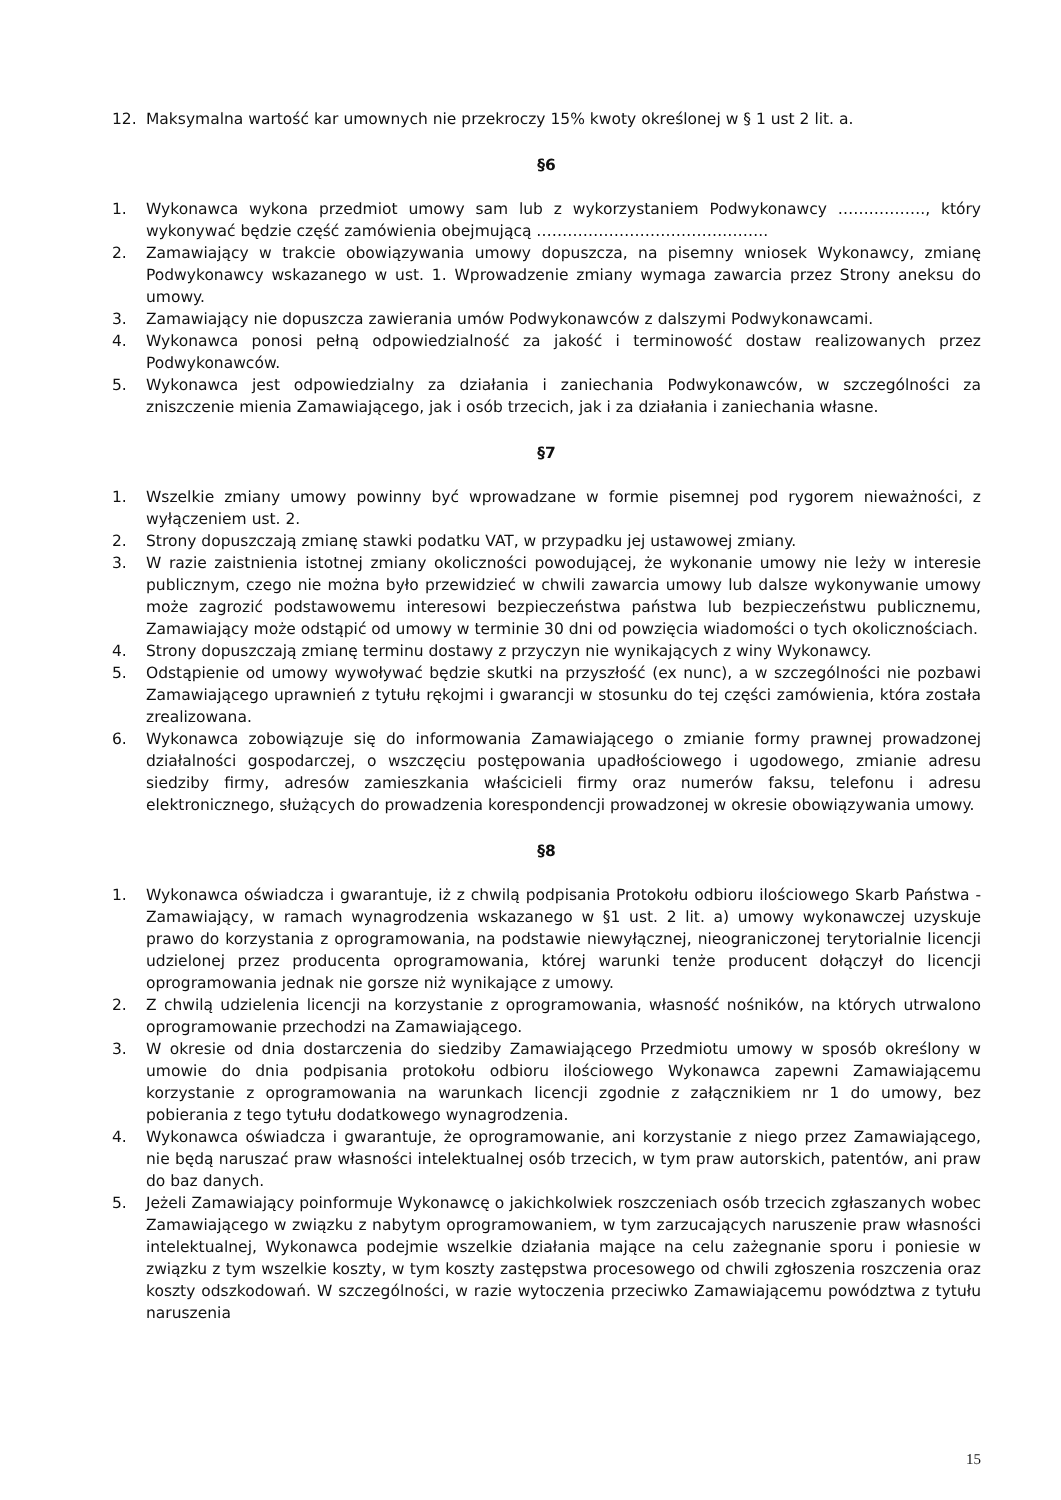12. Maksymalna wartość kar umownych nie przekroczy 15% kwoty określonej w § 1 ust 2 lit. a.
§6
1. Wykonawca wykona przedmiot umowy sam lub z wykorzystaniem Podwykonawcy …….………., który wykonywać będzie część zamówienia obejmującą ……………………………….……..
2. Zamawiający w trakcie obowiązywania umowy dopuszcza, na pisemny wniosek Wykonawcy, zmianę Podwykonawcy wskazanego w ust. 1. Wprowadzenie zmiany wymaga zawarcia przez Strony aneksu do umowy.
3. Zamawiający nie dopuszcza zawierania umów Podwykonawców z dalszymi Podwykonawcami.
4. Wykonawca ponosi pełną odpowiedzialność za jakość i terminowość dostaw realizowanych przez Podwykonawców.
5. Wykonawca jest odpowiedzialny za działania i zaniechania Podwykonawców, w szczególności za zniszczenie mienia Zamawiającego, jak i osób trzecich, jak i za działania i zaniechania własne.
§7
1. Wszelkie zmiany umowy powinny być wprowadzane w formie pisemnej pod rygorem nieważności, z wyłączeniem ust. 2.
2. Strony dopuszczają zmianę stawki podatku VAT, w przypadku jej ustawowej zmiany.
3. W razie zaistnienia istotnej zmiany okoliczności powodującej, że wykonanie umowy nie leży w interesie publicznym, czego nie można było przewidzieć w chwili zawarcia umowy lub dalsze wykonywanie umowy może zagrozić podstawowemu interesowi bezpieczeństwa państwa lub bezpieczeństwu publicznemu, Zamawiający może odstąpić od umowy w terminie 30 dni od powzięcia wiadomości o tych okolicznościach.
4. Strony dopuszczają zmianę terminu dostawy z przyczyn nie wynikających z winy Wykonawcy.
5. Odstąpienie od umowy wywoływać będzie skutki na przyszłość (ex nunc), a w szczególności nie pozbawi Zamawiającego uprawnień z tytułu rękojmi i gwarancji w stosunku do tej części zamówienia, która została zrealizowana.
6. Wykonawca zobowiązuje się do informowania Zamawiającego o zmianie formy prawnej prowadzonej działalności gospodarczej, o wszczęciu postępowania upadłościowego i ugodowego, zmianie adresu siedziby firmy, adresów zamieszkania właścicieli firmy oraz numerów faksu, telefonu i adresu elektronicznego, służących do prowadzenia korespondencji prowadzonej w okresie obowiązywania umowy.
§8
1. Wykonawca oświadcza i gwarantuje, iż z chwilą podpisania Protokołu odbioru ilościowego Skarb Państwa - Zamawiający, w ramach wynagrodzenia wskazanego w §1 ust. 2 lit. a) umowy wykonawczej uzyskuje prawo do korzystania z oprogramowania, na podstawie niewyłącznej, nieograniczonej terytorialnie licencji udzielonej przez producenta oprogramowania, której warunki tenże producent dołączył do licencji oprogramowania jednak nie gorsze niż wynikające z umowy.
2. Z chwilą udzielenia licencji na korzystanie z oprogramowania, własność nośników, na których utrwalono oprogramowanie przechodzi na Zamawiającego.
3. W okresie od dnia dostarczenia do siedziby Zamawiającego Przedmiotu umowy w sposób określony w umowie do dnia podpisania protokołu odbioru ilościowego Wykonawca zapewni Zamawiającemu korzystanie z oprogramowania na warunkach licencji zgodnie z załącznikiem nr 1 do umowy, bez pobierania z tego tytułu dodatkowego wynagrodzenia.
4. Wykonawca oświadcza i gwarantuje, że oprogramowanie, ani korzystanie z niego przez Zamawiającego, nie będą naruszać praw własności intelektualnej osób trzecich, w tym praw autorskich, patentów, ani praw do baz danych.
5. Jeżeli Zamawiający poinformuje Wykonawcę o jakichkolwiek roszczeniach osób trzecich zgłaszanych wobec Zamawiającego w związku z nabytym oprogramowaniem, w tym zarzucających naruszenie praw własności intelektualnej, Wykonawca podejmie wszelkie działania mające na celu zażegnanie sporu i poniesie w związku z tym wszelkie koszty, w tym koszty zastępstwa procesowego od chwili zgłoszenia roszczenia oraz koszty odszkodowań. W szczególności, w razie wytoczenia przeciwko Zamawiającemu powództwa z tytułu naruszenia
15